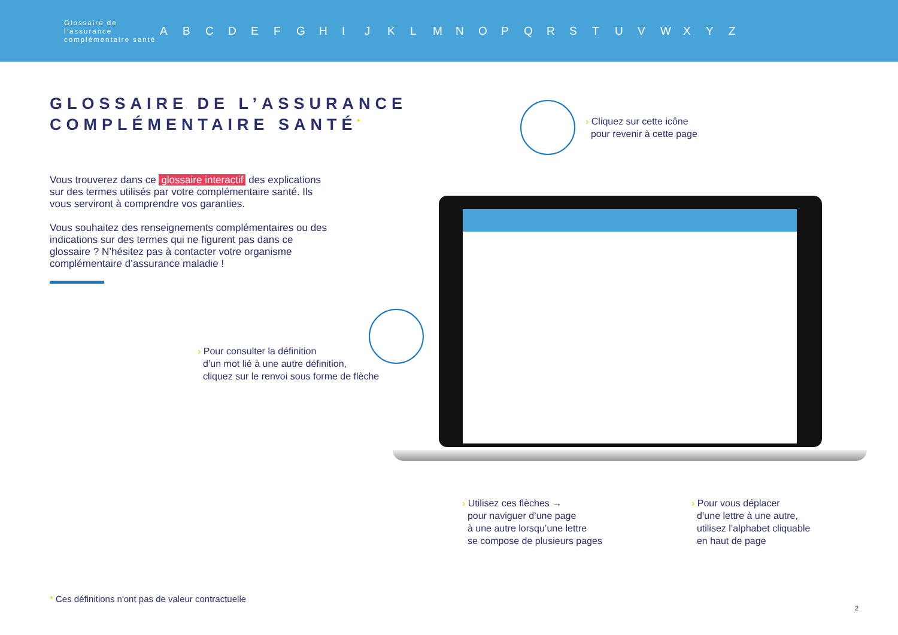Glossaire de l’assurance complémentaire santé
A B C D E F G H I J K L M N O P Q R S T U V W X Y Z
GLOSSAIRE DE L’ASSURANCE
COMPLÉMENTAIRE SANTÉ<sup>*</sup>
Vous trouverez dans ce glossaire interactif des explications sur des termes utilisés par votre complémentaire santé. Ils vous serviront à comprendre vos garanties.
Vous souhaitez des renseignements complémentaires ou des indications sur des termes qui ne figurent pas dans ce glossaire ? N’hésitez pas à contacter votre organisme complémentaire d’assurance maladie !
› Cliquez sur cette icône
pour revenir à cette page
› Pour consulter la définition
d’un mot lié à une autre définition,
cliquez sur le renvoi sous forme de flèche
› Utilisez ces flèches →
pour naviguer d’une page
à une autre lorsqu’une lettre
se compose de plusieurs pages
› Pour vous déplacer
d’une lettre à une autre,
utilisez l’alphabet cliquable
en haut de page
* Ces définitions n'ont pas de valeur contractuelle
2